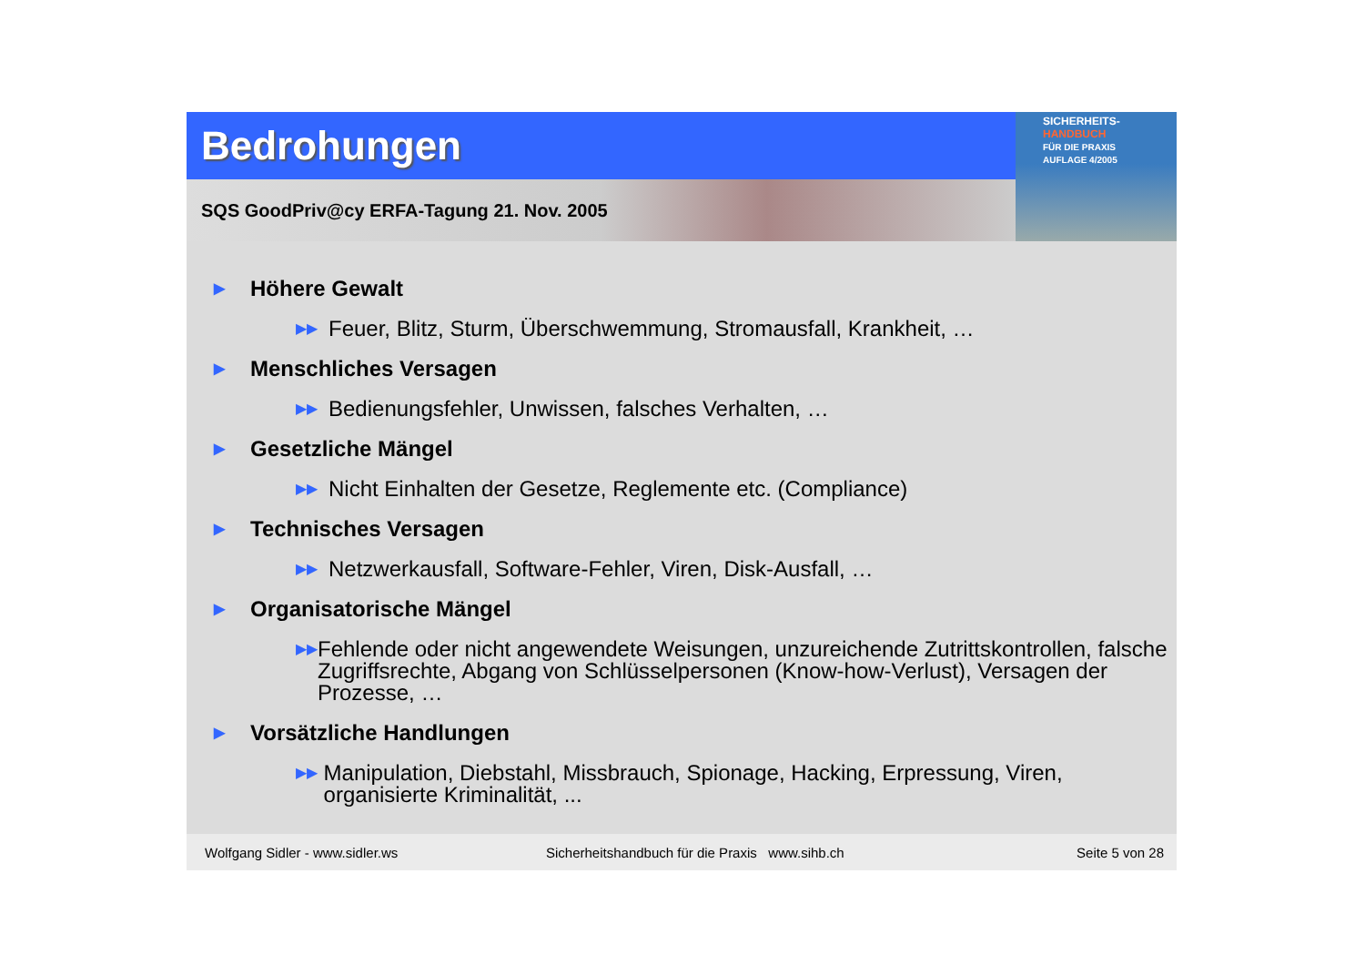Bedrohungen
SQS GoodPriv@cy ERFA-Tagung 21. Nov. 2005
SICHERHEITS-
HANDBUCH
FÜR DIE PRAXIS
AUFLAGE 4/2005
▶ Höhere Gewalt
▶▶ Feuer, Blitz, Sturm, Überschwemmung, Stromausfall, Krankheit, …
▶ Menschliches Versagen
▶▶ Bedienungsfehler, Unwissen, falsches Verhalten, …
▶ Gesetzliche Mängel
▶▶ Nicht Einhalten der Gesetze, Reglemente etc. (Compliance)
▶ Technisches Versagen
▶▶ Netzwerkausfall, Software-Fehler, Viren, Disk-Ausfall, …
▶ Organisatorische Mängel
▶▶ Fehlende oder nicht angewendete Weisungen, unzureichende Zutrittskontrollen, falsche Zugriffsrechte, Abgang von Schlüsselpersonen (Know-how-Verlust), Versagen der Prozesse, …
▶ Vorsätzliche Handlungen
▶▶ Manipulation, Diebstahl, Missbrauch, Spionage, Hacking, Erpressung, Viren, organisierte Kriminalität, ...
Wolfgang Sidler - www.sidler.ws Sicherheitshandbuch für die Praxis www.sihb.ch Seite 5 von 28